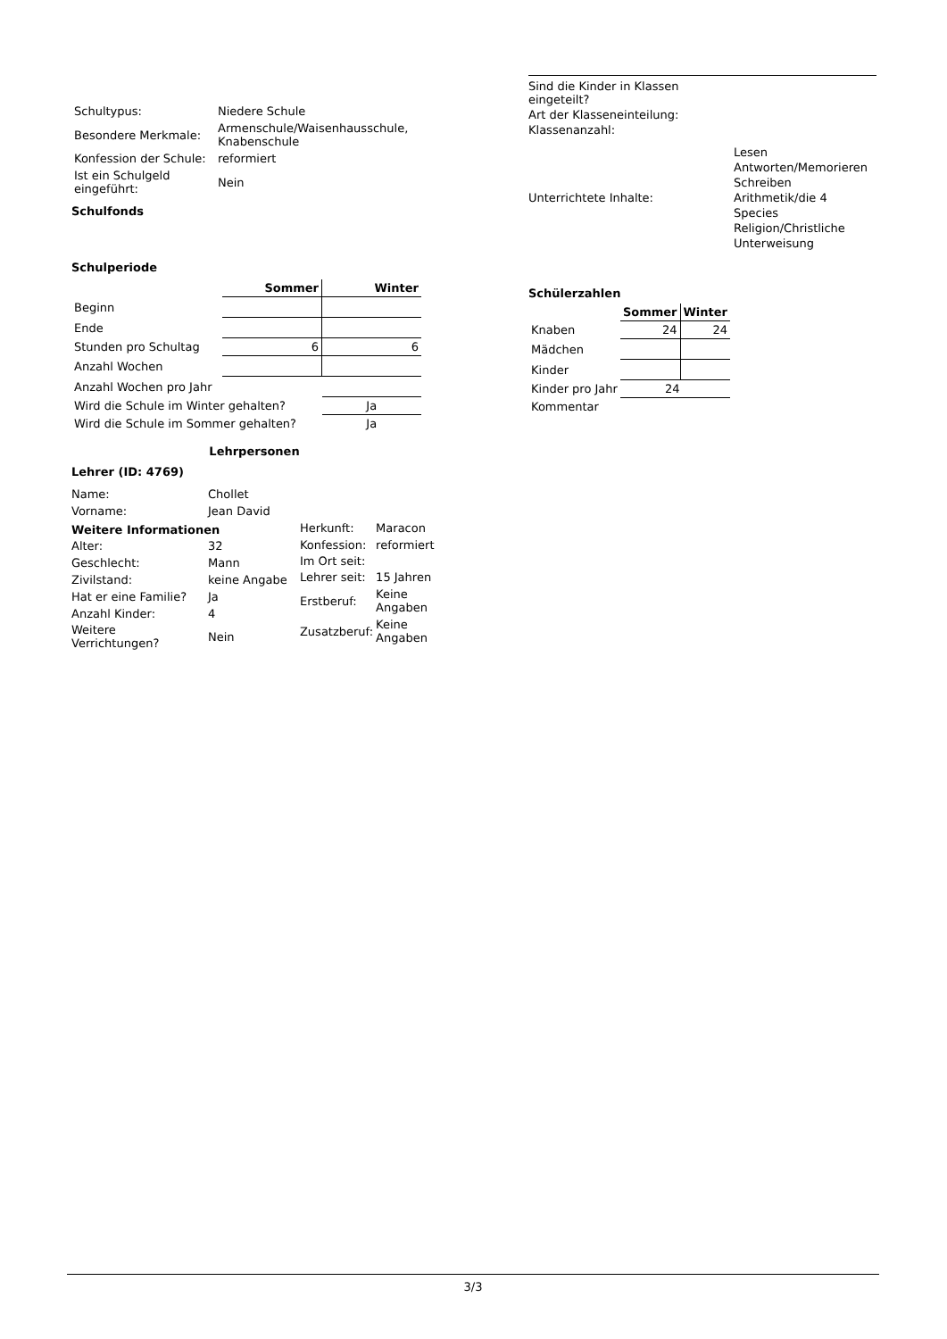| Schultypus: | Niedere Schule |
| Besondere Merkmale: | Armenschule/Waisenhausschule, Knabenschule |
| Konfession der Schule: | reformiert |
| Ist ein Schulgeld eingeführt: | Nein |
Schulfonds
Schulperiode
| | Sommer | Winter |
| --- | --- | --- |
| Beginn | | |
| Ende | | |
| Stunden pro Schultag | 6 | 6 |
| Anzahl Wochen | | |
| Anzahl Wochen pro Jahr | | |
| Wird die Schule im Winter gehalten? | | Ja |
| Wird die Schule im Sommer gehalten? | | Ja |
Lehrpersonen
Lehrer (ID: 4769)
| Name: | Chollet |
| Vorname: | Jean David |
| Weitere Informationen | |
| Alter: | 32 |
| Geschlecht: | Mann |
| Zivilstand: | keine Angabe |
| Hat er eine Familie? | Ja |
| Anzahl Kinder: | 4 |
| Weitere Verrichtungen? | Nein |
| Herkunft: | Maracon |
| Konfession: | reformiert |
| Im Ort seit: | |
| Lehrer seit: | 15 Jahren |
| Erstberuf: | Keine Angaben |
| Zusatzberuf: | Keine Angaben |
| Sind die Kinder in Klassen eingeteilt? | |
| Art der Klasseneinteilung: | |
| Klassenanzahl: | |
| Unterrichtete Inhalte: | Lesen Antworten/Memorieren Schreiben Arithmetik/die 4 Species Religion/Christliche Unterweisung |
Schülerzahlen
| | Sommer | Winter |
| --- | --- | --- |
| Knaben | 24 | 24 |
| Mädchen | | |
| Kinder | | |
| Kinder pro Jahr | 24 | |
| Kommentar | | |
3/3